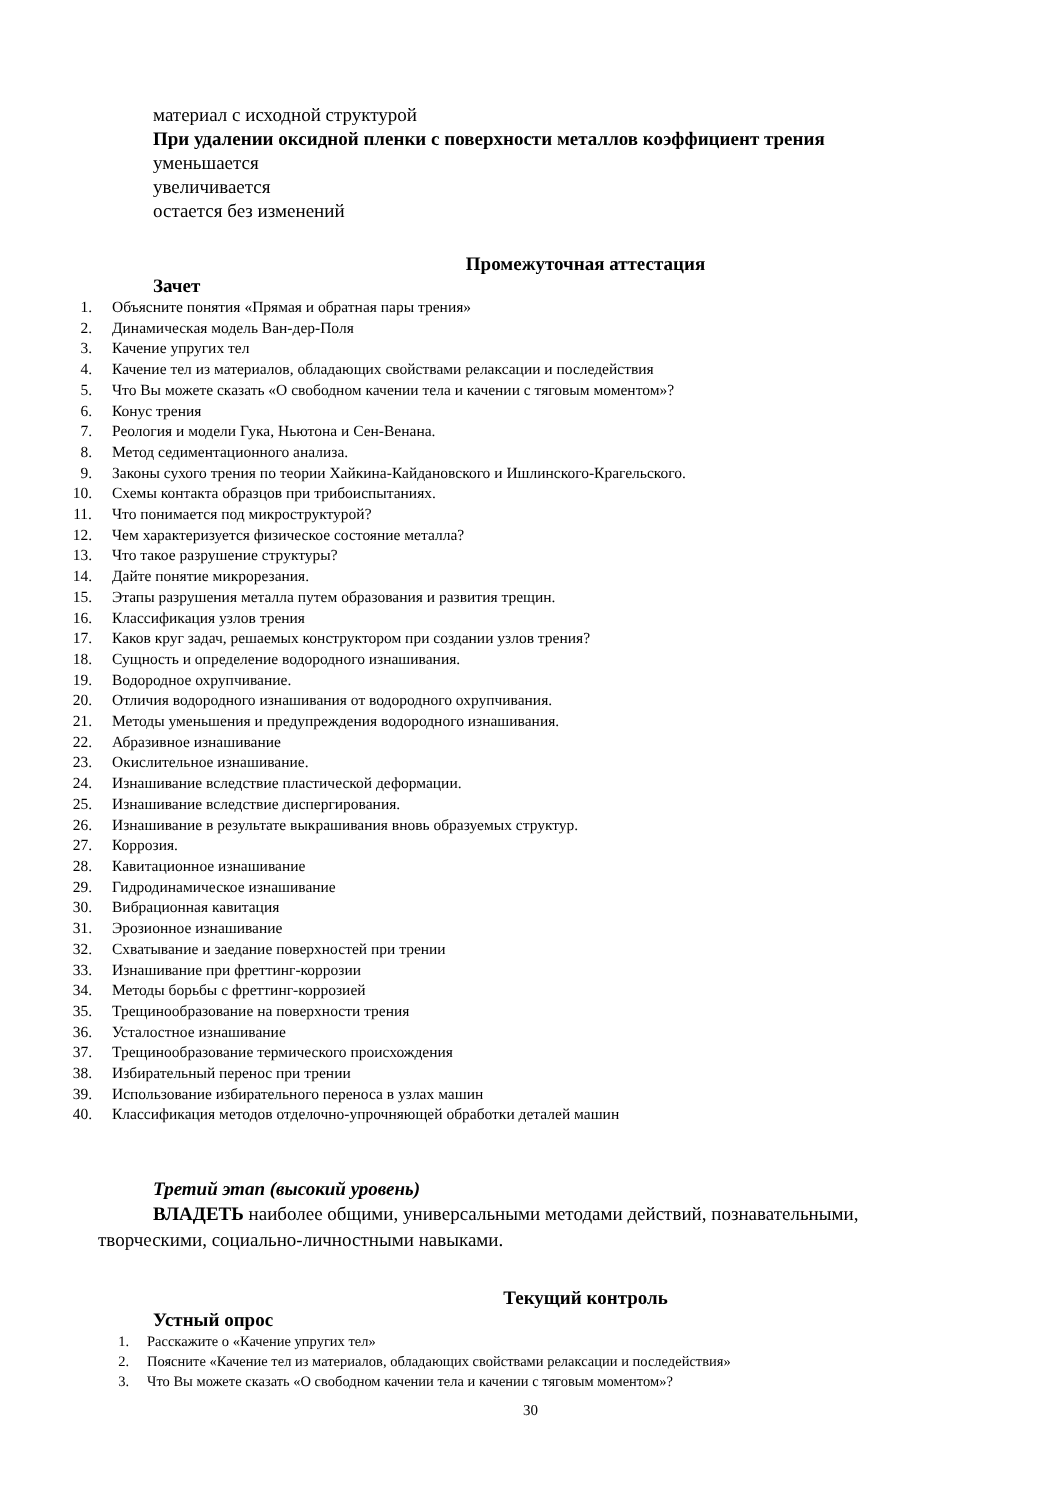материал с исходной структурой
При удалении оксидной пленки с поверхности металлов коэффициент трения
уменьшается
увеличивается
остается без изменений
Промежуточная аттестация
Зачет
1. Объясните понятия «Прямая и обратная пары трения»
2. Динамическая модель Ван-дер-Поля
3. Качение упругих тел
4. Качение тел из материалов, обладающих свойствами релаксации и последействия
5. Что Вы можете сказать «О свободном качении тела и качении с тяговым моментом»?
6. Конус трения
7. Реология и модели Гука, Ньютона и Сен-Венана.
8. Метод седиментационного анализа.
9. Законы сухого трения по теории Хайкина-Кайдановского и Ишлинского-Крагельского.
10. Схемы контакта образцов при трибоиспытаниях.
11. Что понимается под микроструктурой?
12. Чем характеризуется физическое состояние металла?
13. Что такое разрушение структуры?
14. Дайте понятие микрорезания.
15. Этапы разрушения металла путем образования и развития трещин.
16. Классификация узлов трения
17. Каков круг задач, решаемых конструктором при создании узлов трения?
18. Сущность и определение водородного изнашивания.
19. Водородное охрупчивание.
20. Отличия водородного изнашивания от водородного охрупчивания.
21. Методы уменьшения и предупреждения водородного изнашивания.
22. Абразивное изнашивание
23. Окислительное изнашивание.
24. Изнашивание вследствие пластической деформации.
25. Изнашивание вследствие диспергирования.
26. Изнашивание в результате выкрашивания вновь образуемых структур.
27. Коррозия.
28. Кавитационное изнашивание
29. Гидродинамическое изнашивание
30. Вибрационная кавитация
31. Эрозионное изнашивание
32. Схватывание и заедание поверхностей при трении
33. Изнашивание при фреттинг-коррозии
34. Методы борьбы с фреттинг-коррозией
35. Трещинообразование на поверхности трения
36. Усталостное изнашивание
37. Трещинообразование термического происхождения
38. Избирательный перенос при трении
39. Использование избирательного переноса в узлах машин
40. Классификация методов отделочно-упрочняющей обработки деталей машин
Третий этап (высокий уровень)
ВЛАДЕТЬ наиболее общими, универсальными методами действий, познавательными, творческими, социально-личностными навыками.
Текущий контроль
Устный опрос
1. Расскажите о «Качение упругих тел»
2. Поясните «Качение тел из материалов, обладающих свойствами релаксации и последействия»
3. Что Вы можете сказать «О свободном качении тела и качении с тяговым моментом»?
30